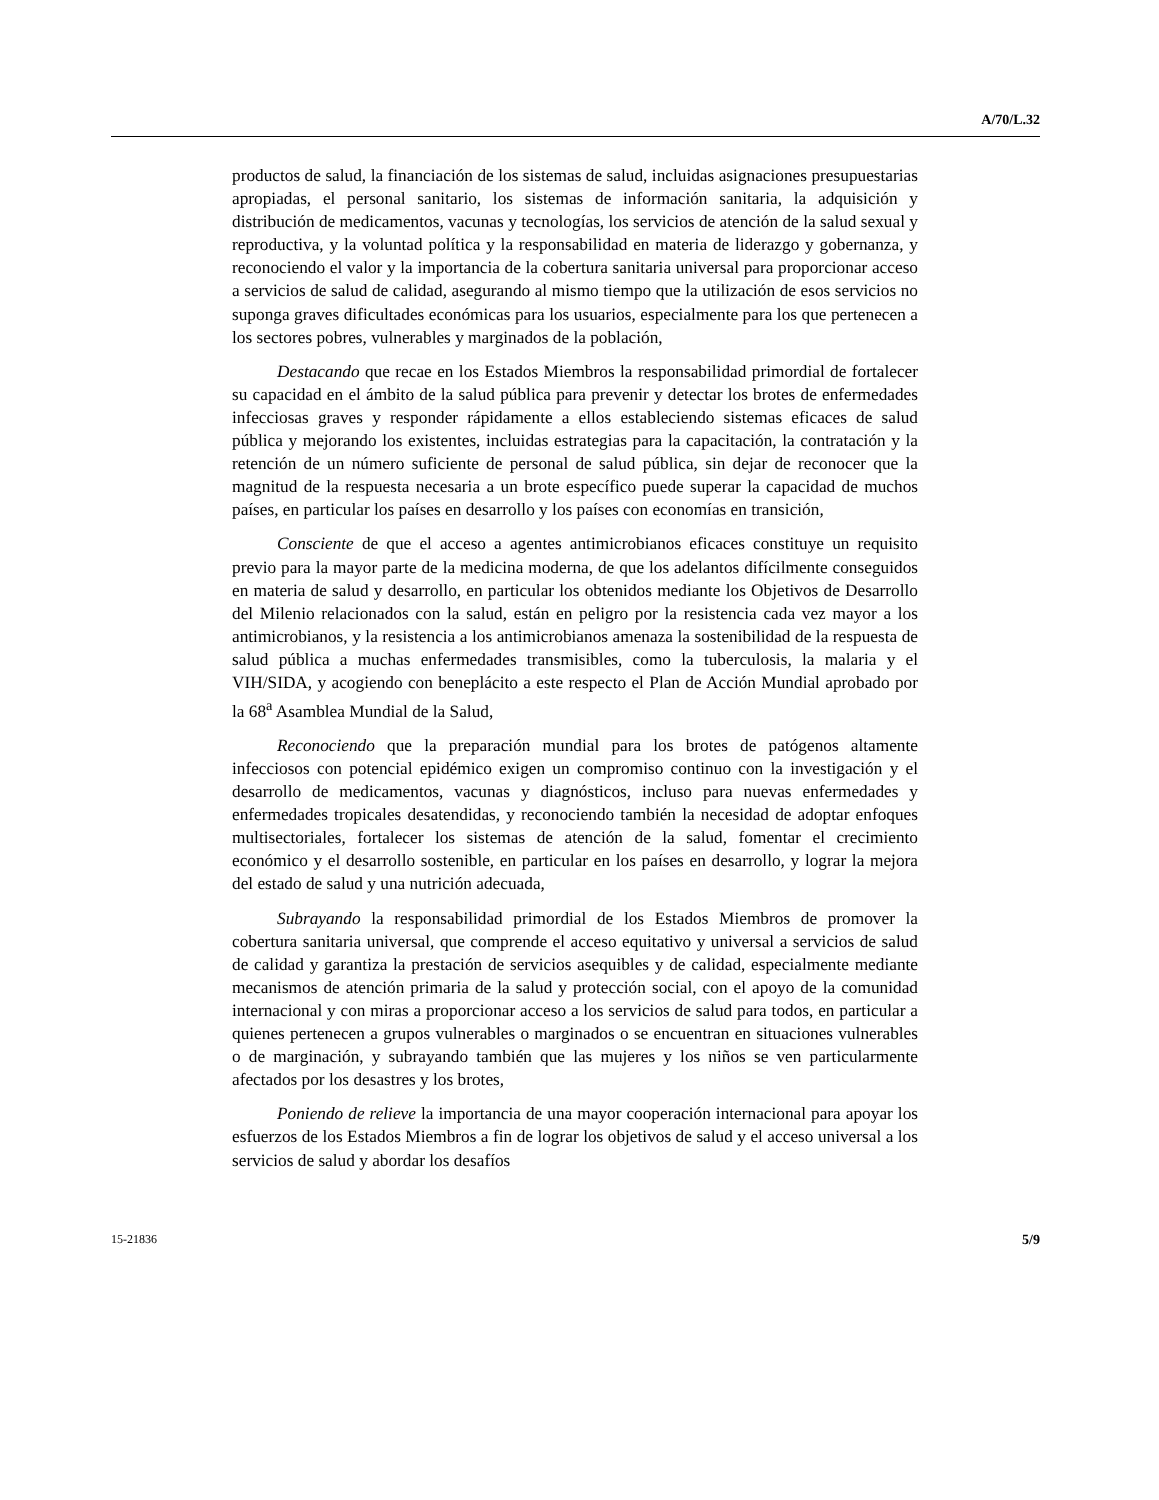A/70/L.32
productos de salud, la financiación de los sistemas de salud, incluidas asignaciones presupuestarias apropiadas, el personal sanitario, los sistemas de información sanitaria, la adquisición y distribución de medicamentos, vacunas y tecnologías, los servicios de atención de la salud sexual y reproductiva, y la voluntad política y la responsabilidad en materia de liderazgo y gobernanza, y reconociendo el valor y la importancia de la cobertura sanitaria universal para proporcionar acceso a servicios de salud de calidad, asegurando al mismo tiempo que la utilización de esos servicios no suponga graves dificultades económicas para los usuarios, especialmente para los que pertenecen a los sectores pobres, vulnerables y marginados de la población,
Destacando que recae en los Estados Miembros la responsabilidad primordial de fortalecer su capacidad en el ámbito de la salud pública para prevenir y detectar los brotes de enfermedades infecciosas graves y responder rápidamente a ellos estableciendo sistemas eficaces de salud pública y mejorando los existentes, incluidas estrategias para la capacitación, la contratación y la retención de un número suficiente de personal de salud pública, sin dejar de reconocer que la magnitud de la respuesta necesaria a un brote específico puede superar la capacidad de muchos países, en particular los países en desarrollo y los países con economías en transición,
Consciente de que el acceso a agentes antimicrobianos eficaces constituye un requisito previo para la mayor parte de la medicina moderna, de que los adelantos difícilmente conseguidos en materia de salud y desarrollo, en particular los obtenidos mediante los Objetivos de Desarrollo del Milenio relacionados con la salud, están en peligro por la resistencia cada vez mayor a los antimicrobianos, y la resistencia a los antimicrobianos amenaza la sostenibilidad de la respuesta de salud pública a muchas enfermedades transmisibles, como la tuberculosis, la malaria y el VIH/SIDA, y acogiendo con beneplácito a este respecto el Plan de Acción Mundial aprobado por la 68<sup>a</sup> Asamblea Mundial de la Salud,
Reconociendo que la preparación mundial para los brotes de patógenos altamente infecciosos con potencial epidémico exigen un compromiso continuo con la investigación y el desarrollo de medicamentos, vacunas y diagnósticos, incluso para nuevas enfermedades y enfermedades tropicales desatendidas, y reconociendo también la necesidad de adoptar enfoques multisectoriales, fortalecer los sistemas de atención de la salud, fomentar el crecimiento económico y el desarrollo sostenible, en particular en los países en desarrollo, y lograr la mejora del estado de salud y una nutrición adecuada,
Subrayando la responsabilidad primordial de los Estados Miembros de promover la cobertura sanitaria universal, que comprende el acceso equitativo y universal a servicios de salud de calidad y garantiza la prestación de servicios asequibles y de calidad, especialmente mediante mecanismos de atención primaria de la salud y protección social, con el apoyo de la comunidad internacional y con miras a proporcionar acceso a los servicios de salud para todos, en particular a quienes pertenecen a grupos vulnerables o marginados o se encuentran en situaciones vulnerables o de marginación, y subrayando también que las mujeres y los niños se ven particularmente afectados por los desastres y los brotes,
Poniendo de relieve la importancia de una mayor cooperación internacional para apoyar los esfuerzos de los Estados Miembros a fin de lograr los objetivos de salud y el acceso universal a los servicios de salud y abordar los desafíos
15-21836 5/9